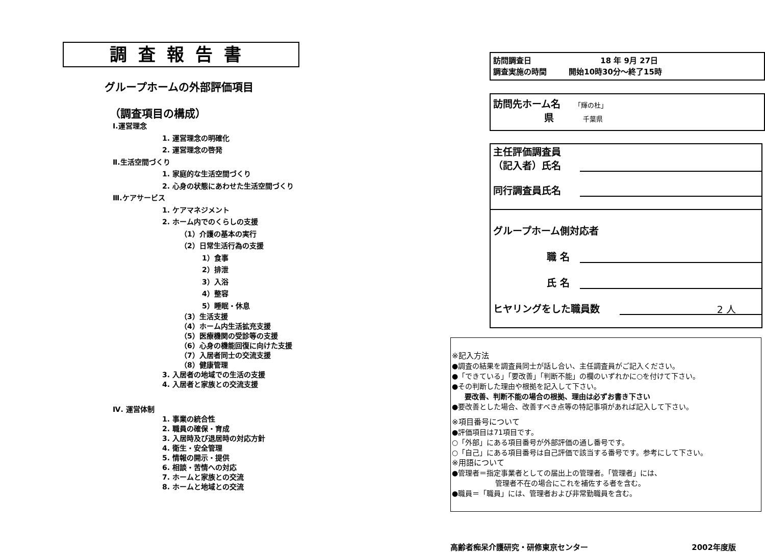調査報告書
グループホームの外部評価項目
（調査項目の構成）
Ⅰ.運営理念
1. 運営理念の明確化
2. 運営理念の啓発
Ⅱ.生活空間づくり
1. 家庭的な生活空間づくり
2. 心身の状態にあわせた生活空間づくり
Ⅲ.ケアサービス
1. ケアマネジメント
2. ホーム内でのくらしの支援
（1）介護の基本の実行
（2）日常生活行為の支援
1）食事
2）排泄
3）入浴
4）整容
5）睡眠・休息
（3）生活支援
（4）ホーム内生活拡充支援
（5）医療機関の受診等の支援
（6）心身の機能回復に向けた支援
（7）入居者同士の交流支援
（8）健康管理
3. 入居者の地域での生活の支援
4. 入居者と家族との交流支援
Ⅳ. 運営体制
1. 事業の統合性
2. 職員の確保・育成
3. 入居時及び退居時の対応方針
4. 衛生・安全管理
5. 情報の開示・提供
6. 相談・苦情への対応
7. ホームと家族との交流
8. ホームと地域との交流
訪問調査日 18 年 9月 27日
調査実施の時間 開始10時30分～終了15時
訪問先ホーム名 「輝の杜」
県 千葉県
主任評価調査員
（記入者）氏名
同行調査員氏名
グループホーム側対応者
職 名
氏 名
ヒヤリングをした職員数
2 人
※記入方法
●調査の結果を調査員同士が話し合い、主任調査員がご記入ください。
●「できている」「要改善」「判断不能」の欄のいずれかに○を付けて下さい。
●その判断した理由や根拠を記入して下さい。
要改善、判断不能の場合の根拠、理由は必ずお書き下さい
●要改善とした場合、改善すべき点等の特記事項があれば記入して下さい。
※項目番号について
●評価項目は71項目です。
○「外部」にある項目番号が外部評価の通し番号です。
○「自己」にある項目番号は自己評価で該当する番号です。参考にして下さい。
※用語について
●管理者＝指定事業者としての届出上の管理者。「管理者」には、
管理者不在の場合にこれを補佐する者を含む。
●職員＝「職員」には、管理者および非常勤職員を含む。
高齢者痴呆介護研究・研修東京センター 2002年度版